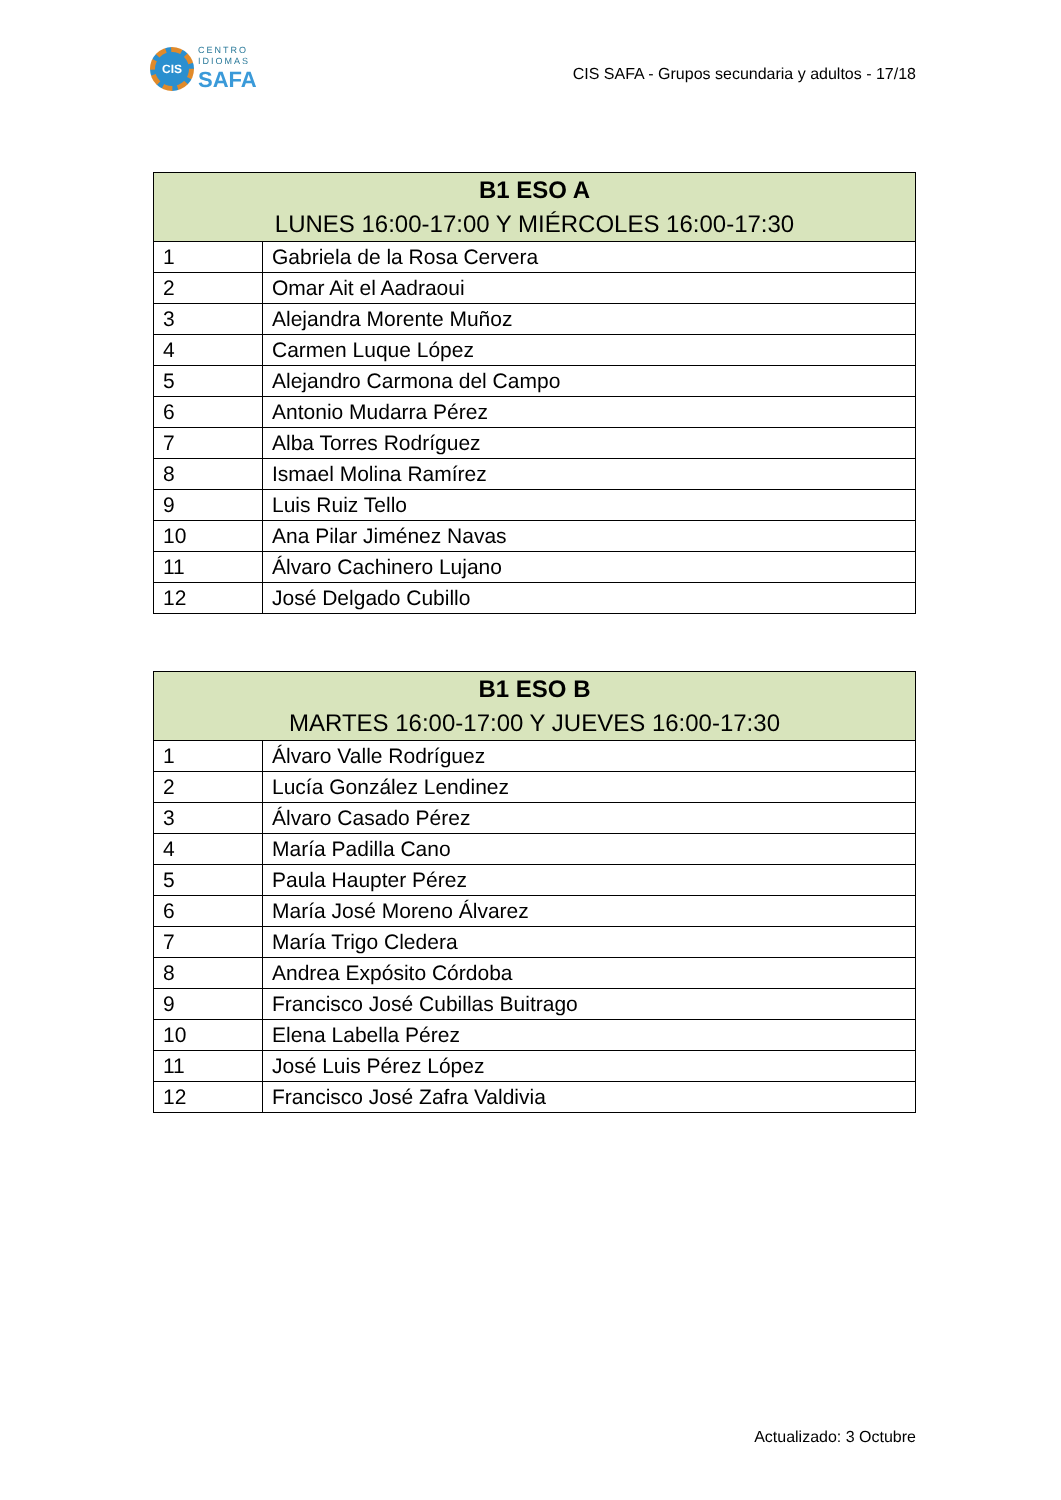CIS
CENTRO
IDIOMAS
SAFA
CIS SAFA - Grupos secundaria y adultos - 17/18
| B1 ESO A LUNES 16:00-17:00 Y MIÉRCOLES 16:00-17:30 | |
| --- | --- |
| 1 | Gabriela de la Rosa Cervera |
| 2 | Omar Ait el Aadraoui |
| 3 | Alejandra Morente Muñoz |
| 4 | Carmen Luque López |
| 5 | Alejandro Carmona del Campo |
| 6 | Antonio Mudarra Pérez |
| 7 | Alba Torres Rodríguez |
| 8 | Ismael Molina Ramírez |
| 9 | Luis Ruiz Tello |
| 10 | Ana Pilar Jiménez Navas |
| 11 | Álvaro Cachinero Lujano |
| 12 | José Delgado Cubillo |
| B1 ESO B MARTES 16:00-17:00 Y JUEVES 16:00-17:30 | |
| --- | --- |
| 1 | Álvaro Valle Rodríguez |
| 2 | Lucía González Lendinez |
| 3 | Álvaro Casado Pérez |
| 4 | María Padilla Cano |
| 5 | Paula Haupter Pérez |
| 6 | María José Moreno Álvarez |
| 7 | María Trigo Cledera |
| 8 | Andrea Expósito Córdoba |
| 9 | Francisco José Cubillas Buitrago |
| 10 | Elena Labella Pérez |
| 11 | José Luis Pérez López |
| 12 | Francisco José Zafra Valdivia |
Actualizado: 3 Octubre